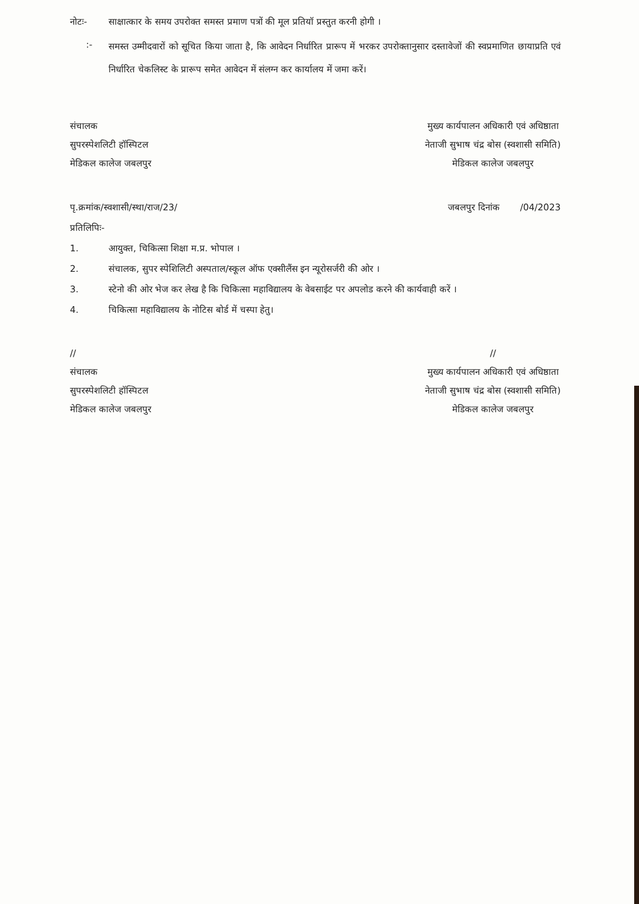नोटः- साक्षात्कार के समय उपरोक्त समस्त प्रमाण पत्रों की मूल प्रतियॉ प्रस्तुत करनी होगी ।
:-
समस्त उम्मीदवारों को सूचित किया जाता है, कि आवेदन निर्धारित प्रारूप में भरकर उपरोक्तानुसार दस्तावेजों की स्वप्रमाणित छायाप्रति एवं निर्धारित चेकलिस्ट के प्रारूप समेत आवेदन में संलग्न कर कार्यालय में जमा करें।
संचालक
सुपरस्पेशलिटी हॉस्पिटल
मेडिकल कालेज जबलपुर
मुख्य कार्यपालन अधिकारी एवं अधिष्ठाता
नेताजी सुभाष चंद्र बोस (स्वशासी समिति)
मेडिकल कालेज जबलपुर
पृ.क्रमांक/स्वशासी/स्था/राज/23/
जबलपुर दिनांक /04/2023
प्रतिलिपिः-
1. आयुक्त, चिकित्सा शिक्षा म.प्र. भोपाल ।
2. संचालक, सुपर स्पेशिलिटी अस्पताल/स्कूल ऑफ एक्सीलैंस इन न्यूरोसर्जरी की ओर ।
3. स्टेनो की ओर भेज कर लेख है कि चिकित्सा महाविद्यालय के वेबसाईट पर अपलोड करने की कार्यवाही करें ।
4. चिकित्सा महाविद्यालय के नोटिस बोर्ड में चस्पा हेतु।
//
संचालक
सुपरस्पेशलिटी हॉस्पिटल
मेडिकल कालेज जबलपुर
//
मुख्य कार्यपालन अधिकारी एवं अधिष्ठाता
नेताजी सुभाष चंद्र बोस (स्वशासी समिति)
मेडिकल कालेज जबलपुर